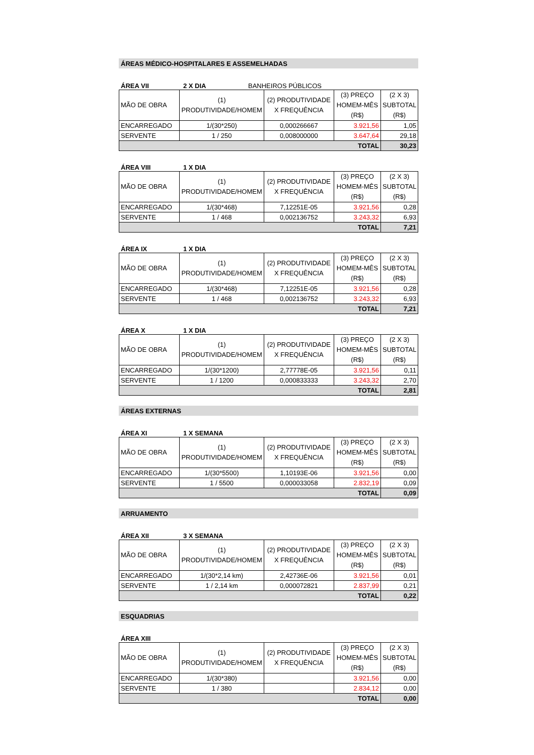ÁREAS MÉDICO-HOSPITALARES E ASSEMELHADAS
ÁREA VII 2 X DIA BANHEIROS PÚBLICOS
| MÃO DE OBRA | (1) PRODUTIVIDADE/HOMEM | (2) PRODUTIVIDADE X FREQUÊNCIA | (3) PREÇO HOMEM-MÊS (R$) | (2 X 3) SUBTOTAL (R$) |
| --- | --- | --- | --- | --- |
| ENCARREGADO | 1/(30*250) | 0,000266667 | 3.921,56 | 1,05 |
| SERVENTE | 1 / 250 | 0,008000000 | 3.647,64 | 29,18 |
| TOTAL | | | | 30,23 |
ÁREA VIII 1 X DIA
| MÃO DE OBRA | (1) PRODUTIVIDADE/HOMEM | (2) PRODUTIVIDADE X FREQUÊNCIA | (3) PREÇO HOMEM-MÊS (R$) | (2 X 3) SUBTOTAL (R$) |
| --- | --- | --- | --- | --- |
| ENCARREGADO | 1/(30*468) | 7,12251E-05 | 3.921,56 | 0,28 |
| SERVENTE | 1 / 468 | 0,002136752 | 3.243,32 | 6,93 |
| TOTAL | | | | 7,21 |
ÁREA IX 1 X DIA
| MÃO DE OBRA | (1) PRODUTIVIDADE/HOMEM | (2) PRODUTIVIDADE X FREQUÊNCIA | (3) PREÇO HOMEM-MÊS (R$) | (2 X 3) SUBTOTAL (R$) |
| --- | --- | --- | --- | --- |
| ENCARREGADO | 1/(30*468) | 7,12251E-05 | 3.921,56 | 0,28 |
| SERVENTE | 1 / 468 | 0,002136752 | 3.243,32 | 6,93 |
| TOTAL | | | | 7,21 |
ÁREA X 1 X DIA
| MÃO DE OBRA | (1) PRODUTIVIDADE/HOMEM | (2) PRODUTIVIDADE X FREQUÊNCIA | (3) PREÇO HOMEM-MÊS (R$) | (2 X 3) SUBTOTAL (R$) |
| --- | --- | --- | --- | --- |
| ENCARREGADO | 1/(30*1200) | 2,77778E-05 | 3.921,56 | 0,11 |
| SERVENTE | 1 / 1200 | 0,000833333 | 3.243,32 | 2,70 |
| TOTAL | | | | 2,81 |
ÁREAS EXTERNAS
ÁREA XI 1 X SEMANA
| MÃO DE OBRA | (1) PRODUTIVIDADE/HOMEM | (2) PRODUTIVIDADE X FREQUÊNCIA | (3) PREÇO HOMEM-MÊS (R$) | (2 X 3) SUBTOTAL (R$) |
| --- | --- | --- | --- | --- |
| ENCARREGADO | 1/(30*5500) | 1,10193E-06 | 3.921,56 | 0,00 |
| SERVENTE | 1 / 5500 | 0,000033058 | 2.832,19 | 0,09 |
| TOTAL | | | | 0,09 |
ARRUAMENTO
ÁREA XII 3 X SEMANA
| MÃO DE OBRA | (1) PRODUTIVIDADE/HOMEM | (2) PRODUTIVIDADE X FREQUÊNCIA | (3) PREÇO HOMEM-MÊS (R$) | (2 X 3) SUBTOTAL (R$) |
| --- | --- | --- | --- | --- |
| ENCARREGADO | 1/(30*2,14 km) | 2,42736E-06 | 3.921,56 | 0,01 |
| SERVENTE | 1 / 2,14 km | 0,000072821 | 2.837,99 | 0,21 |
| TOTAL | | | | 0,22 |
ESQUADRIAS
ÁREA XIII
| MÃO DE OBRA | (1) PRODUTIVIDADE/HOMEM | (2) PRODUTIVIDADE X FREQUÊNCIA | (3) PREÇO HOMEM-MÊS (R$) | (2 X 3) SUBTOTAL (R$) |
| --- | --- | --- | --- | --- |
| ENCARREGADO | 1/(30*380) | | 3.921,56 | 0,00 |
| SERVENTE | 1 / 380 | | 2.834,12 | 0,00 |
| TOTAL | | | | 0,00 |